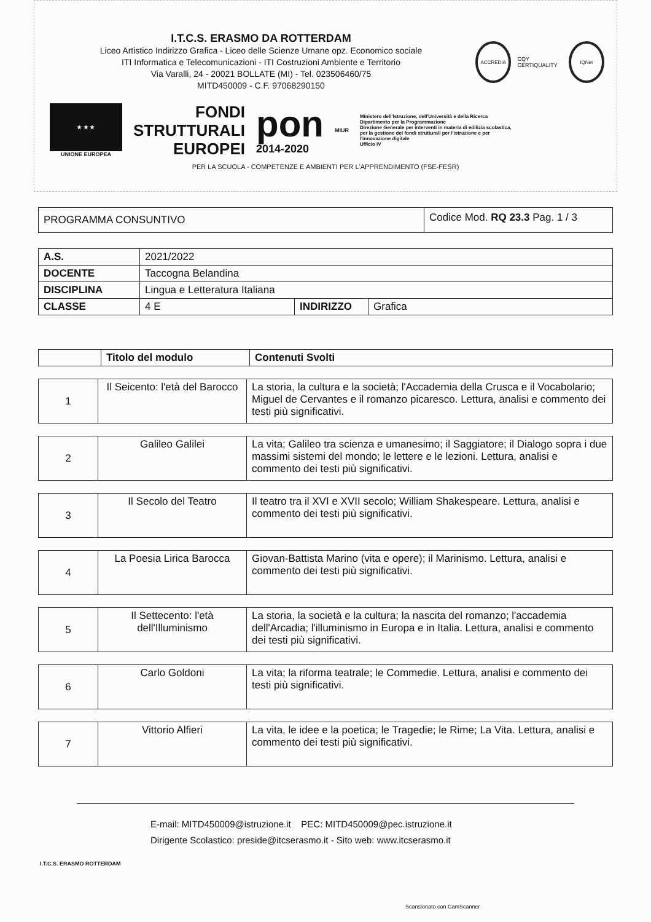I.T.C.S. ERASMO DA ROTTERDAM
Liceo Artistico Indirizzo Grafica - Liceo delle Scienze Umane opz. Economico sociale
ITI Informatica e Telecomunicazioni - ITI Costruzioni Ambiente e Territorio
Via Varalli, 24 - 20021 BOLLATE (MI) - Tel. 023506460/75
MITD450009 - C.F. 97068290150
ACCREDIA
CQY CERTIQUALITY
IQNet
★ ★ ★
UNIONE EUROPEA
FONDI
STRUTTURALI
EUROPEI
pon
2014-2020
MIUR
Ministero dell'Istruzione, dell'Università e della Ricerca
Dipartimento per la Programmazione
Direzione Generale per interventi in materia di edilizia scolastica, per la gestione dei fondi strutturali per l'istruzione e per l'innovazione digitale
Ufficio IV
PER LA SCUOLA - COMPETENZE E AMBIENTI PER L'APPRENDIMENTO (FSE-FESR)
| PROGRAMMA CONSUNTIVO | Codice Mod. RQ 23.3 Pag. 1 / 3 |
| A.S. | 2021/2022 | | |
| DOCENTE | Taccogna Belandina | | |
| DISCIPLINA | Lingua e Letteratura Italiana | | |
| CLASSE | 4 E | INDIRIZZO | Grafica |
| | Titolo del modulo | Contenuti Svolti |
| --- | --- | --- |
| 1 | Il Seicento: l'età del Barocco | La storia, la cultura e la società; l'Accademia della Crusca e il Vocabolario; Miguel de Cervantes e il romanzo picaresco. Lettura, analisi e commento dei testi più significativi. |
| 2 | Galileo Galilei | La vita; Galileo tra scienza e umanesimo; il Saggiatore; il Dialogo sopra i due massimi sistemi del mondo; le lettere e le lezioni. Lettura, analisi e commento dei testi più significativi. |
| 3 | Il Secolo del Teatro | Il teatro tra il XVI e XVII secolo; William Shakespeare. Lettura, analisi e commento dei testi più significativi. |
| 4 | La Poesia Lirica Barocca | Giovan-Battista Marino (vita e opere); il Marinismo. Lettura, analisi e commento dei testi più significativi. |
| 5 | Il Settecento: l'età dell'Illuminismo | La storia, la società e la cultura; la nascita del romanzo; l'accademia dell'Arcadia; l'illuminismo in Europa e in Italia. Lettura, analisi e commento dei testi più significativi. |
| 6 | Carlo Goldoni | La vita; la riforma teatrale; le Commedie. Lettura, analisi e commento dei testi più significativi. |
| 7 | Vittorio Alfieri | La vita, le idee e la poetica; le Tragedie; le Rime; La Vita. Lettura, analisi e commento dei testi più significativi. |
E-mail: MITD450009@istruzione.it PEC: MITD450009@pec.istruzione.it
Dirigente Scolastico: preside@itcserasmo.it - Sito web: www.itcserasmo.it
I.T.C.S. ERASMO ROTTERDAM
Scansionato con CamScanner